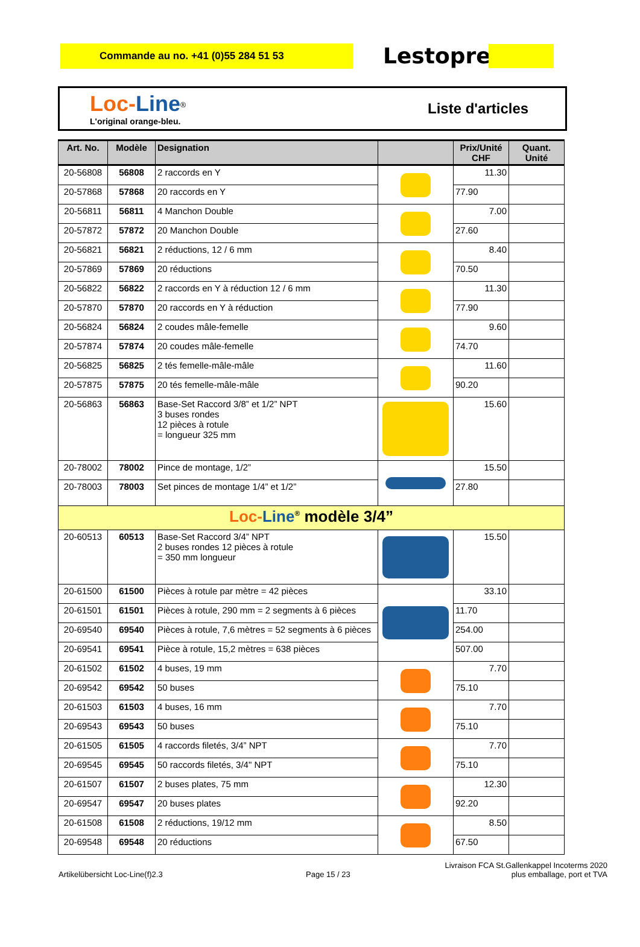Commande au no. +41 (0)55 284 51 53
Lestoprex
Loc-Line<sup>®</sup>
L'original orange-bleu.
Liste d'articles
| Art. No. | Modèle | Designation | | Prix/Unité CHF | Quant. Unité |
| --- | --- | --- | --- | --- | --- |
| 20-56808 | 56808 | 2 raccords en Y | | 11.30 | |
| 20-57868 | 57868 | 20 raccords en Y | | 77.90 | |
| 20-56811 | 56811 | 4 Manchon Double | | 7.00 | |
| 20-57872 | 57872 | 20 Manchon Double | | 27.60 | |
| 20-56821 | 56821 | 2 réductions, 12 / 6 mm | | 8.40 | |
| 20-57869 | 57869 | 20 réductions | | 70.50 | |
| 20-56822 | 56822 | 2 raccords en Y à réduction 12 / 6 mm | | 11.30 | |
| 20-57870 | 57870 | 20 raccords en Y à réduction | | 77.90 | |
| 20-56824 | 56824 | 2 coudes mâle-femelle | | 9.60 | |
| 20-57874 | 57874 | 20 coudes mâle-femelle | | 74.70 | |
| 20-56825 | 56825 | 2 tés femelle-mâle-mâle | | 11.60 | |
| 20-57875 | 57875 | 20 tés femelle-mâle-mâle | | 90.20 | |
| 20-56863 | 56863 | Base-Set Raccord 3/8” et 1/2” NPT 3 buses rondes 12 pièces à rotule = longueur 325 mm | | 15.60 | |
| 20-78002 | 78002 | Pince de montage, 1/2” | | 15.50 | |
| 20-78003 | 78003 | Set pinces de montage 1/4” et 1/2” | | 27.80 | |
| Loc- Line<sup>®</sup> modèle 3/4” | | | | | |
| 20-60513 | 60513 | Base-Set Raccord 3/4” NPT 2 buses rondes 12 pièces à rotule = 350 mm longueur | | 15.50 | |
| 20-61500 | 61500 | Pièces à rotule par mètre = 42 pièces | | 33.10 | |
| 20-61501 | 61501 | Pièces à rotule, 290 mm = 2 segments à 6 pièces | | 11.70 | |
| 20-69540 | 69540 | Pièces à rotule, 7,6 mètres = 52 segments à 6 pièces | | 254.00 | |
| 20-69541 | 69541 | Pièce à rotule, 15,2 mètres = 638 pièces | | 507.00 | |
| 20-61502 | 61502 | 4 buses, 19 mm | | 7.70 | |
| 20-69542 | 69542 | 50 buses | | 75.10 | |
| 20-61503 | 61503 | 4 buses, 16 mm | | 7.70 | |
| 20-69543 | 69543 | 50 buses | | 75.10 | |
| 20-61505 | 61505 | 4 raccords filetés, 3/4” NPT | | 7.70 | |
| 20-69545 | 69545 | 50 raccords filetés, 3/4" NPT | | 75.10 | |
| 20-61507 | 61507 | 2 buses plates, 75 mm | | 12.30 | |
| 20-69547 | 69547 | 20 buses plates | | 92.20 | |
| 20-61508 | 61508 | 2 réductions, 19/12 mm | | 8.50 | |
| 20-69548 | 69548 | 20 réductions | | 67.50 | |
Artikelübersicht Loc-Line(f)2.3
Page 15 / 23
Livraison FCA St.Gallenkappel Incoterms 2020
plus emballage, port et TVA